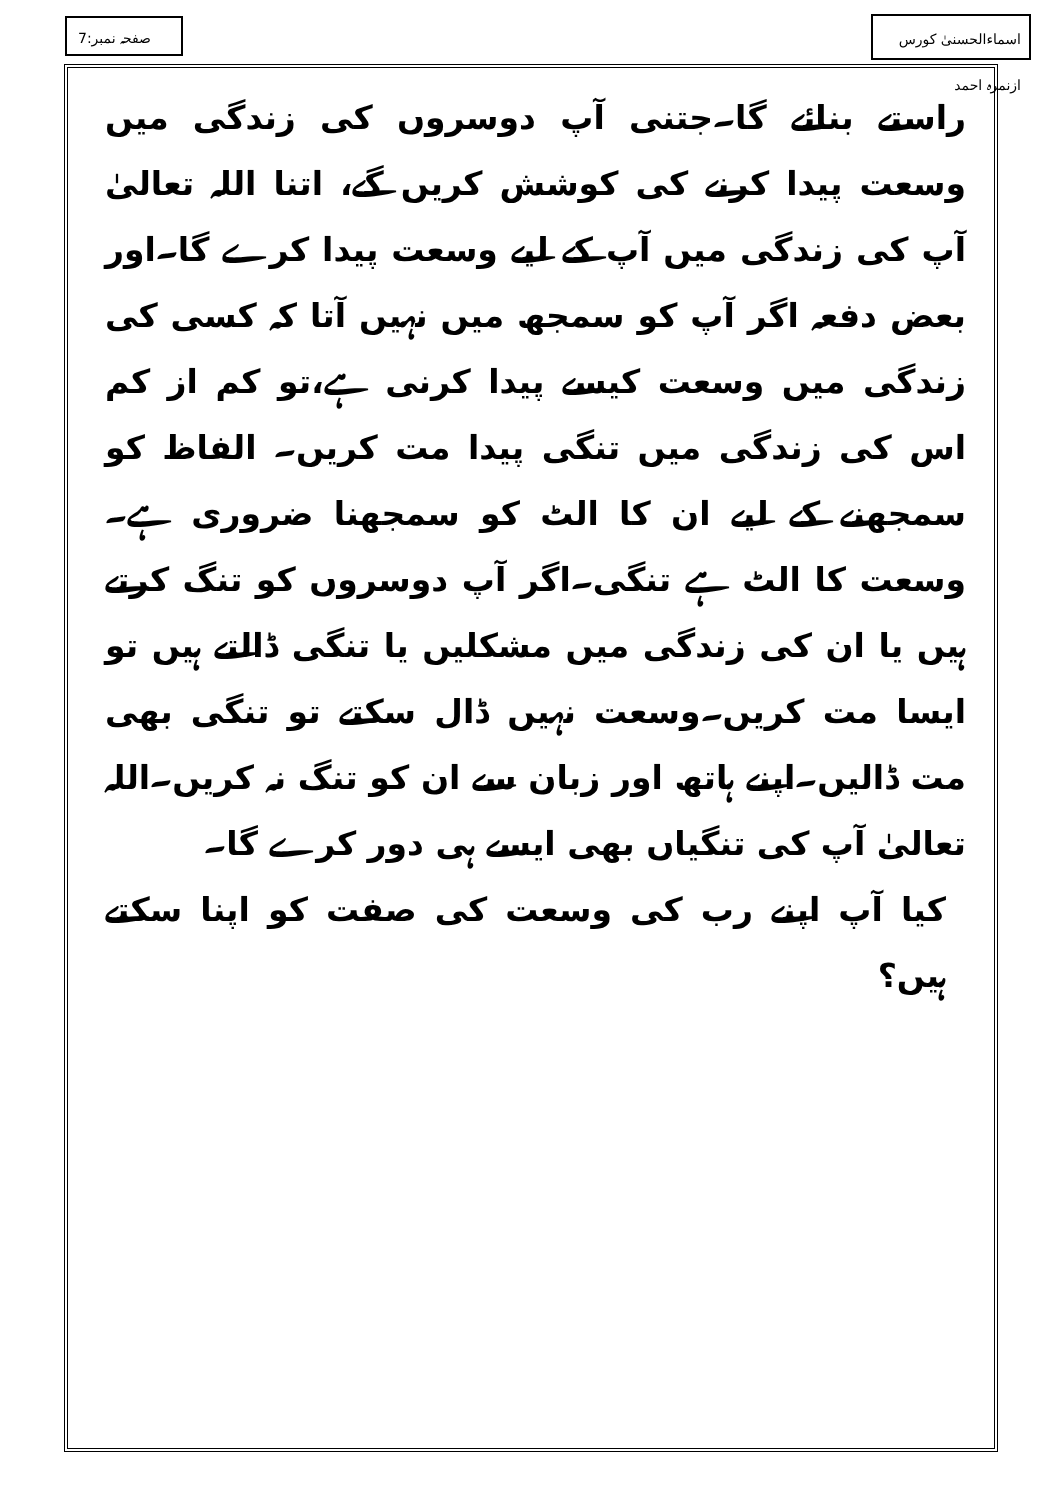اسماءالحسنیٰ کورس ازنمرہ احمد
صفحہ نمبر:7
راستے بنائے گا۔جتنی آپ دوسروں کی زندگی میں وسعت پیدا کرنے کی کوشش کریں گے، اتنا اللہ تعالیٰ آپ کی زندگی میں آپ کے لیے وسعت پیدا کرے گا۔اور بعض دفعہ اگر آپ کو سمجھ میں نہیں آتا کہ کسی کی زندگی میں وسعت کیسے پیدا کرنی ہے،تو کم از کم اس کی زندگی میں تنگی پیدا مت کریں۔ الفاظ کو سمجھنے کے لیے ان کا الٹ کو سمجھنا ضروری ہے۔وسعت کا الٹ ہے تنگی۔اگر آپ دوسروں کو تنگ کرتے ہیں یا ان کی زندگی میں مشکلیں یا تنگی ڈالتے ہیں تو ایسا مت کریں۔وسعت نہیں ڈال سکتے تو تنگی بھی مت ڈالیں۔اپنے ہاتھ اور زبان سے ان کو تنگ نہ کریں۔اللہ تعالیٰ آپ کی تنگیاں بھی ایسے ہی دور کرے گا۔
کیا آپ اپنے رب کی وسعت کی صفت کو اپنا سکتے ہیں؟